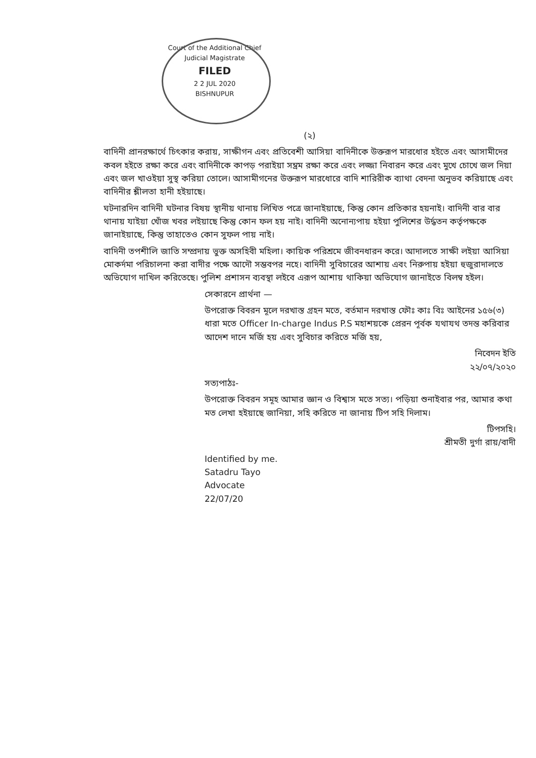Court of the Additional Chief Judicial Magistrate
FILED
2 2 JUL 2020
BISHNUPUR
(২)
বাদিনী প্রানরক্ষার্থে চিৎকার করায়, সাক্ষীগন এবং প্রতিবেশী আসিয়া বাদিনীকে উক্তরূপ মারধোর হইতে এবং আসামীদের কবল হইতে রক্ষা করে এবং বাদিনীকে কাপড় পরাইয়া সম্ভ্রম রক্ষা করে এবং লজ্জা নিবারন করে এবং মুখে চোখে জল দিয়া এবং জল খাওইয়া সুস্থ করিয়া তোলে। আসামীগনের উক্তরূপ মারধোরে বাদি শারিরীক ব্যাথা বেদনা অনুভব করিয়াছে এবং বাদিনীর শ্লীলতা হানী হইয়াছে।
ঘটনারদিন বাদিনী ঘটনার বিষয় স্থানীয় থানায় লিখিত পত্রে জানাইয়াছে, কিন্তু কোন প্রতিকার হয়নাই। বাদিনী বার বার থানায় যাইয়া খোঁজ খবর লইয়াছে কিন্তু কোন ফল হয় নাই। বাদিনী অনোন্যপায় হইয়া পুলিশের উর্দ্ধতন কর্তৃপক্ষকে জানাইয়াছে, কিন্তু তাহাতেও কোন সুফল পায় নাই।
বাদিনী তপশীলি জাতি সম্প্রদায় ভুক্ত অসহিবী মহিলা। কায়িক পরিশ্রমে জীবনধারন করে। আদালতে সাক্ষী লইয়া আসিয়া মোকর্দমা পরিচালনা করা বাদীর পক্ষে আদৌ সম্ভবপর নহে। বাদিনী সুবিচারের আশায় এবং নিরুপায় হইয়া হুজুরাদালতে অভিযোগ দাখিল করিতেছে। পুলিশ প্রশাসন ব্যবস্থা লইবে এরূপ আশায় থাকিয়া অভিযোগ জানাইতে বিলম্ব হইল।
সেকারনে প্রার্থনা —
উপরোক্ত বিবরন মূলে দরখাস্ত গ্রহন মতে, বর্তমান দরখাস্ত ফৌঃ কাঃ বিঃ আইনের ১৫৬(৩) ধারা মতে Officer In-charge Indus P.S মহাশয়কে প্রেরন পূর্বক যথাযথ তদন্ত করিবার আদেশ দানে মর্জি হয় এবং সুবিচার করিতে মর্জি হয়,
নিবেদন ইতি
২২/০৭/২০২০
সত্যপাঠঃ-
উপরোক্ত বিবরন সমূহ আমার জ্ঞান ও বিশ্বাস মতে সত্য। পড়িয়া শুনাইবার পর, আমার কথা মত লেখা হইয়াছে জানিয়া, সহি করিতে না জানায় টিপ সহি দিলাম।
টিপসহি।
শ্রীমতী দুর্গা রায়/বাদী
Identified by me.
Satadru Tayo
Advocate
22/07/20